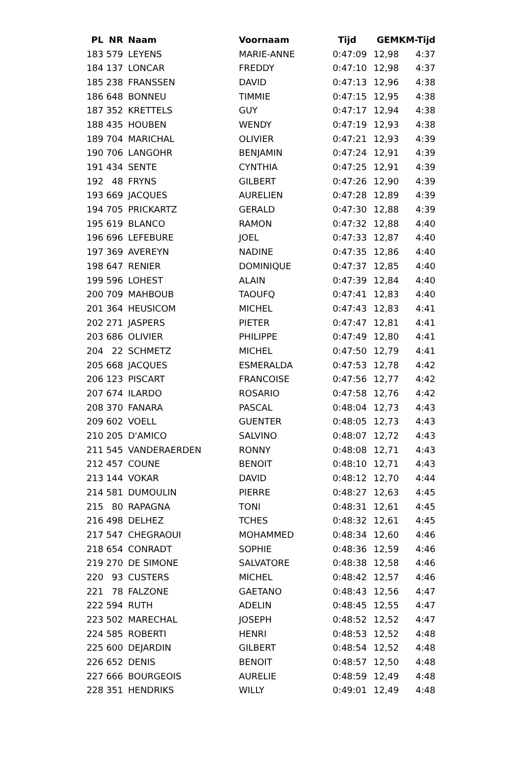| PL | NR | Naam | Voornaam | Tijd | GEM | KM-Tijd |
| --- | --- | --- | --- | --- | --- | --- |
| 183 | 579 | LEYENS | MARIE-ANNE | 0:47:09 | 12,98 | 4:37 |
| 184 | 137 | LONCAR | FREDDY | 0:47:10 | 12,98 | 4:37 |
| 185 | 238 | FRANSSEN | DAVID | 0:47:13 | 12,96 | 4:38 |
| 186 | 648 | BONNEU | TIMMIE | 0:47:15 | 12,95 | 4:38 |
| 187 | 352 | KRETTELS | GUY | 0:47:17 | 12,94 | 4:38 |
| 188 | 435 | HOUBEN | WENDY | 0:47:19 | 12,93 | 4:38 |
| 189 | 704 | MARICHAL | OLIVIER | 0:47:21 | 12,93 | 4:39 |
| 190 | 706 | LANGOHR | BENJAMIN | 0:47:24 | 12,91 | 4:39 |
| 191 | 434 | SENTE | CYNTHIA | 0:47:25 | 12,91 | 4:39 |
| 192 | 48 | FRYNS | GILBERT | 0:47:26 | 12,90 | 4:39 |
| 193 | 669 | JACQUES | AURELIEN | 0:47:28 | 12,89 | 4:39 |
| 194 | 705 | PRICKARTZ | GERALD | 0:47:30 | 12,88 | 4:39 |
| 195 | 619 | BLANCO | RAMON | 0:47:32 | 12,88 | 4:40 |
| 196 | 696 | LEFEBURE | JOEL | 0:47:33 | 12,87 | 4:40 |
| 197 | 369 | AVEREYN | NADINE | 0:47:35 | 12,86 | 4:40 |
| 198 | 647 | RENIER | DOMINIQUE | 0:47:37 | 12,85 | 4:40 |
| 199 | 596 | LOHEST | ALAIN | 0:47:39 | 12,84 | 4:40 |
| 200 | 709 | MAHBOUB | TAOUFQ | 0:47:41 | 12,83 | 4:40 |
| 201 | 364 | HEUSICOM | MICHEL | 0:47:43 | 12,83 | 4:41 |
| 202 | 271 | JASPERS | PIETER | 0:47:47 | 12,81 | 4:41 |
| 203 | 686 | OLIVIER | PHILIPPE | 0:47:49 | 12,80 | 4:41 |
| 204 | 22 | SCHMETZ | MICHEL | 0:47:50 | 12,79 | 4:41 |
| 205 | 668 | JACQUES | ESMERALDA | 0:47:53 | 12,78 | 4:42 |
| 206 | 123 | PISCART | FRANCOISE | 0:47:56 | 12,77 | 4:42 |
| 207 | 674 | ILARDO | ROSARIO | 0:47:58 | 12,76 | 4:42 |
| 208 | 370 | FANARA | PASCAL | 0:48:04 | 12,73 | 4:43 |
| 209 | 602 | VOELL | GUENTER | 0:48:05 | 12,73 | 4:43 |
| 210 | 205 | D'AMICO | SALVINO | 0:48:07 | 12,72 | 4:43 |
| 211 | 545 | VANDERAERDEN | RONNY | 0:48:08 | 12,71 | 4:43 |
| 212 | 457 | COUNE | BENOIT | 0:48:10 | 12,71 | 4:43 |
| 213 | 144 | VOKAR | DAVID | 0:48:12 | 12,70 | 4:44 |
| 214 | 581 | DUMOULIN | PIERRE | 0:48:27 | 12,63 | 4:45 |
| 215 | 80 | RAPAGNA | TONI | 0:48:31 | 12,61 | 4:45 |
| 216 | 498 | DELHEZ | TCHES | 0:48:32 | 12,61 | 4:45 |
| 217 | 547 | CHEGRAOUI | MOHAMMED | 0:48:34 | 12,60 | 4:46 |
| 218 | 654 | CONRADT | SOPHIE | 0:48:36 | 12,59 | 4:46 |
| 219 | 270 | DE SIMONE | SALVATORE | 0:48:38 | 12,58 | 4:46 |
| 220 | 93 | CUSTERS | MICHEL | 0:48:42 | 12,57 | 4:46 |
| 221 | 78 | FALZONE | GAETANO | 0:48:43 | 12,56 | 4:47 |
| 222 | 594 | RUTH | ADELIN | 0:48:45 | 12,55 | 4:47 |
| 223 | 502 | MARECHAL | JOSEPH | 0:48:52 | 12,52 | 4:47 |
| 224 | 585 | ROBERTI | HENRI | 0:48:53 | 12,52 | 4:48 |
| 225 | 600 | DEJARDIN | GILBERT | 0:48:54 | 12,52 | 4:48 |
| 226 | 652 | DENIS | BENOIT | 0:48:57 | 12,50 | 4:48 |
| 227 | 666 | BOURGEOIS | AURELIE | 0:48:59 | 12,49 | 4:48 |
| 228 | 351 | HENDRIKS | WILLY | 0:49:01 | 12,49 | 4:48 |